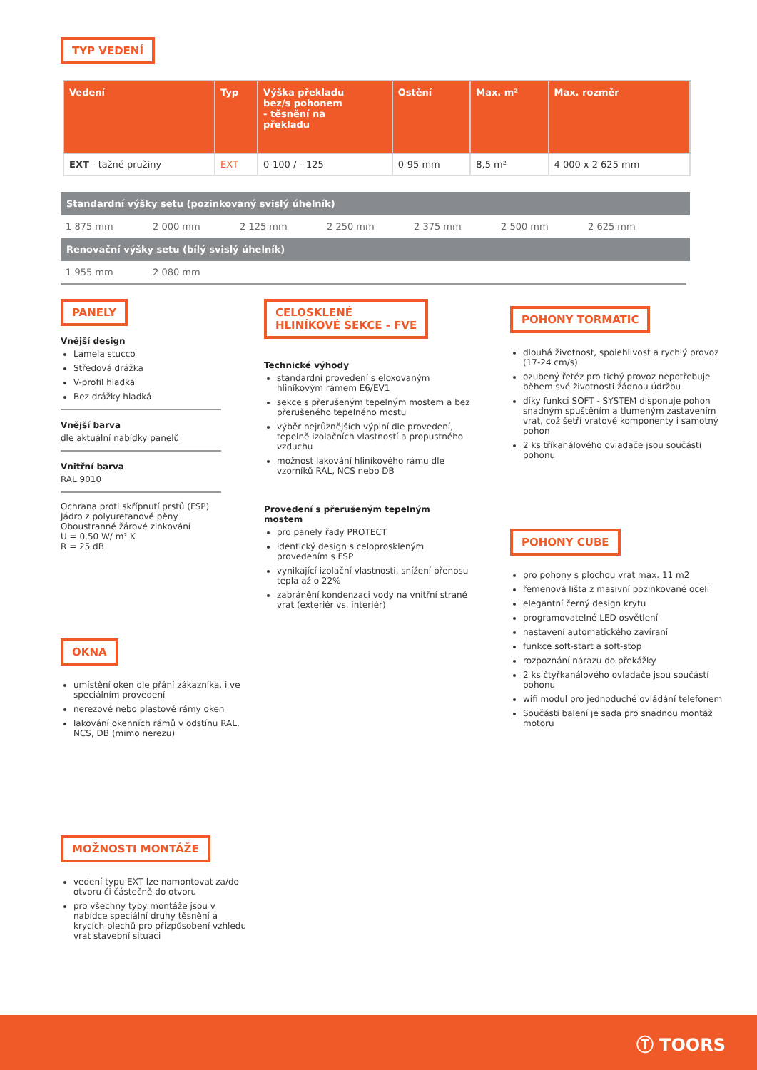TYP VEDENÍ
| Vedení | Typ | Výška překladu bez/s pohonem - těsnění na překladu | Ostění | Max. m² | Max. rozměr |
| --- | --- | --- | --- | --- | --- |
| EXT - tažné pružiny | EXT | 0-100 / --125 | 0-95 mm | 8,5 m² | 4 000 x 2 625 mm |
Standardní výšky setu (pozinkovaný svislý úhelník)
1 875 mm 2 000 mm 2 125 mm 2 250 mm 2 375 mm 2 500 mm 2 625 mm
Renovační výšky setu (bílý svislý úhelník)
1 955 mm 2 080 mm
PANELY
Vnější design
Lamela stucco
Středová drážka
V-profil hladká
Bez drážky hladká
Vnější barva
dle aktuální nabídky panelů
Vnitřní barva
RAL 9010
Ochrana proti skřípnutí prstů (FSP)
Jádro z polyuretanové pěny
Oboustranné žárové zinkování
U = 0,50 W/ m² K
R = 25 dB
OKNA
umístění oken dle přání zákazníka, i ve speciálním provedení
nerezové nebo plastové rámy oken
lakování okenních rámů v odstínu RAL, NCS, DB (mimo nerezu)
MOŽNOSTI MONTÁŽE
vedení typu EXT lze namontovat za/do otvoru či částečně do otvoru
pro všechny typy montáže jsou v nabídce speciální druhy těsnění a krycích plechů pro přizpůsobení vzhledu vrat stavební situaci
CELOSKLENÉ
HLINÍKOVÉ SEKCE - FVE
Technické výhody
standardní provedení s eloxovaným hliníkovým rámem E6/EV1
sekce s přerušeným tepelným mostem a bez přerušeného tepelného mostu
výběr nejrůznějších výplní dle provedení, tepelně izolačních vlastností a propustného vzduchu
možnost lakování hliníkového rámu dle vzorníků RAL, NCS nebo DB
Provedení s přerušeným tepelným mostem
pro panely řady PROTECT
identický design s celoproskleným provedením s FSP
vynikající izolační vlastnosti, snížení přenosu tepla až o 22%
zabránění kondenzaci vody na vnitřní straně vrat (exteriér vs. interiér)
POHONY TORMATIC
dlouhá životnost, spolehlivost a rychlý provoz (17-24 cm/s)
ozubený řetěz pro tichý provoz nepotřebuje během své životnosti žádnou údržbu
díky funkci SOFT - SYSTEM disponuje pohon snadným spuštěním a tlumeným zastavením vrat, což šetří vratové komponenty i samotný pohon
2 ks tříkanálového ovladače jsou součástí pohonu
POHONY CUBE
pro pohony s plochou vrat max. 11 m2
řemenová lišta z masivní pozinkované oceli
elegantní černý design krytu
programovatelné LED osvětlení
nastavení automatického zavíraní
funkce soft-start a soft-stop
rozpoznání nárazu do překážky
2 ks čtyřkanálového ovladače jsou součástí pohonu
wifi modul pro jednoduché ovládání telefonem
Součástí balení je sada pro snadnou montáž motoru
Ⓣ TOORS